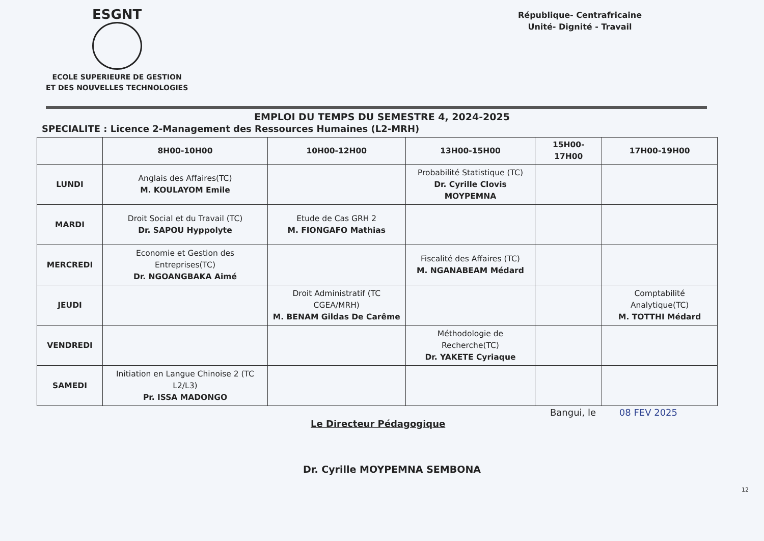ESGNT
ECOLE SUPERIEURE DE GESTION
ET DES NOUVELLES TECHNOLOGIES
République- Centrafricaine
Unité- Dignité - Travail
EMPLOI DU TEMPS DU SEMESTRE 4, 2024-2025
SPECIALITE : Licence 2-Management des Ressources Humaines (L2-MRH)
| | 8H00-10H00 | 10H00-12H00 | 13H00-15H00 | 15H00-17H00 | 17H00-19H00 |
| --- | --- | --- | --- | --- | --- |
| LUNDI | Anglais des Affaires(TC) M. KOULAYOM Emile | | Probabilité Statistique (TC) Dr. Cyrille Clovis MOYPEMNA | | |
| MARDI | Droit Social et du Travail (TC) Dr. SAPOU Hyppolyte | Etude de Cas GRH 2 M. FIONGAFO Mathias | | | |
| MERCREDI | Economie et Gestion des Entreprises(TC) Dr. NGOANGBAKA Aimé | | Fiscalité des Affaires (TC) M. NGANABEAM Médard | | |
| JEUDI | | Droit Administratif (TC CGEA/MRH) M. BENAM Gildas De Carême | | | Comptabilité Analytique(TC) M. TOTTHI Médard |
| VENDREDI | | | Méthodologie de Recherche(TC) Dr. YAKETE Cyriaque | | |
| SAMEDI | Initiation en Langue Chinoise 2 (TC L2/L3) Pr. ISSA MADONGO | | | | |
Le Directeur Pédagogique Bangui, le 08 FEV 2025
Dr. Cyrille MOYPEMNA SEMBONA
12